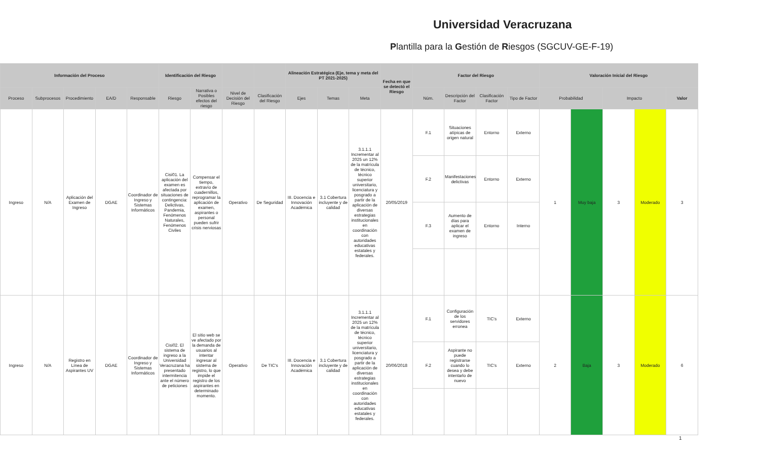Universidad Veracruzana
Plantilla para la Gestión de Riesgos (SGCUV-GE-F-19)
| Información del Proceso | | | | | Identificación del Riesgo | | | | Alineación Estratégica (Eje, tema y meta del PT 2021-2025) | | | Fecha en que se detectó el Riesgo | Factor del Riesgo | | | | Valoración Inicial del Riesgo | | | | |
| --- | --- | --- | --- | --- | --- | --- | --- | --- | --- | --- | --- | --- | --- | --- | --- | --- | --- | --- | --- | --- | --- |
| Proceso | Subprocesos | Procedimiento | EA/D | Responsable | Riesgo | Narrativa o Posibles efectos del riesgo | Nivel de Decisión del Riesgo | Clasificación del Riesgo | Ejes | Temas | Meta | | Núm. | Descripción del Factor | Clasificación Factor | Tipo de Factor | Probabilidad | | Impacto | | Valor |
| Ingreso | N/A | Aplicación del Examen de Ingreso | DGAE | Coordinador de Ingreso y Sistemas Informáticos | Cisi01. La aplicación del examen es afectada por situaciones de contingencia: Delictivas, Pandemia, Fenómenos Naturales, Fenómenos Civiles | Compensar el tiempo, extravío de cuadernillos, reprogramar la aplicación de examen, aspirantes o personal pueden sufrir crisis nerviosas | Operativo | De Seguridad | III. Docencia e Innovación Académica | 3.1 Cobertura incluyente y de calidad | 3.1.1.1 Incrementar al 2025 un 12% de la matrícula de técnico, técnico superior universitario, licenciatura y posgrado a partir de la aplicación de diversas estrategias institucionales en coordinación con autoridades educativas estatales y federales. | 20/05/2019 | F.1 | Situaciones atípicas de origen natural | Entorno | Externo | 1 | Muy baja | 3 | Moderado | 3 |
| | | | | | | | | | | | | | F.2 | Manifestaciones delictivas | Entorno | Externo | | | | | |
| | | | | | | | | | | | | | F.3 | Aumento de días para aplicar el examen de ingreso | Entorno | Interno | | | | | |
| Ingreso | N/A | Registro en Línea de Aspirantes UV | DGAE | Coordinador de Ingreso y Sistemas Informáticos | Cisi02. El sistema de ingreso a la Universidad Veracruzana ha presentado intermitencia ante el número de peticiones | El sitio web se ve afectado por la demanda de usuarios al intentar ingresar al sistema de registro, lo que impide el registro de los aspirantes en determinado momento. | Operativo | De TIC's | III. Docencia e Innovación Académica | 3.1 Cobertura incluyente y de calidad | 3.1.1.1 Incrementar al 2025 un 12% de la matrícula de técnico, técnico superior universitario, licenciatura y posgrado a partir de la aplicación de diversas estrategias institucionales en coordinación con autoridades educativas estatales y federales. | 20/06/2018 | F.1 | Configuración de los servidores erronea | TIC's | Externo | 2 | Baja | 3 | Moderado | 6 |
| | | | | | | | | | | | | | F.2 | Aspirante no puede registrarse cuando lo desea y debe intentarlo de nuevo | TIC's | Externo | | | | | |
1